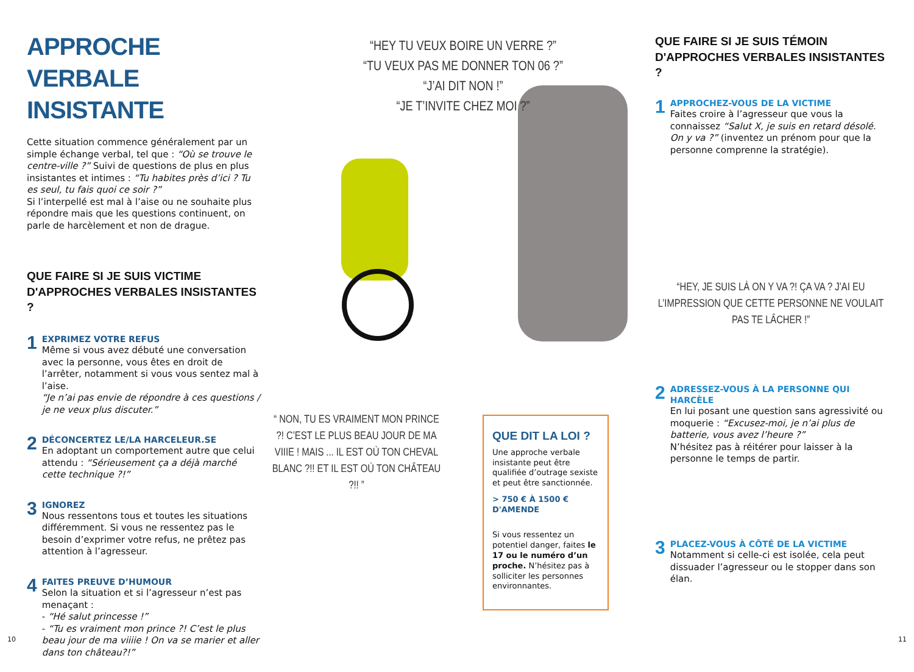APPROCHE VERBALE INSISTANTE
Cette situation commence généralement par un simple échange verbal, tel que : “Où se trouve le centre-ville ?” Suivi de questions de plus en plus insistantes et intimes : “Tu habites près d’ici ? Tu es seul, tu fais quoi ce soir ?”
Si l’interpellé est mal à l’aise ou ne souhaite plus répondre mais que les questions continuent, on parle de harcèlement et non de drague.
QUE FAIRE SI JE SUIS VICTIME D'APPROCHES VERBALES INSISTANTES ?
1
EXPRIMEZ VOTRE REFUS
Même si vous avez débuté une conversation avec la personne, vous êtes en droit de l’arrêter, notamment si vous vous sentez mal à l’aise.
“Je n’ai pas envie de répondre à ces questions / je ne veux plus discuter.”
2
DÉCONCERTEZ LE/LA HARCELEUR.SE
En adoptant un comportement autre que celui attendu : “Sérieusement ça a déjà marché cette technique ?!”
3
IGNOREZ
Nous ressentons tous et toutes les situations différemment. Si vous ne ressentez pas le besoin d’exprimer votre refus, ne prêtez pas attention à l’agresseur.
4
FAITES PREUVE D’HUMOUR
Selon la situation et si l’agresseur n’est pas menaçant :
- “Hé salut princesse !”
- “Tu es vraiment mon prince ?! C’est le plus beau jour de ma viiiie ! On va se marier et aller dans ton château?!”
“HEY TU VEUX BOIRE UN VERRE ?”
“TU VEUX PAS ME DONNER TON 06 ?”
“J’AI DIT NON !”
“JE T’INVITE CHEZ MOI ?”
“ NON, TU ES VRAIMENT MON PRINCE ?! C’EST LE PLUS BEAU JOUR DE MA VIIIE ! MAIS ... IL EST OÙ TON CHEVAL BLANC ?!! ET IL EST OÙ TON CHÂTEAU ?!! ”
QUE DIT LA LOI ?
Une approche verbale insistante peut être qualifiée d’outrage sexiste et peut être sanctionnée.
> 750 € À 1500 € D'AMENDE
Si vous ressentez un potentiel danger, faites le 17 ou le numéro d’un proche. N’hésitez pas à solliciter les personnes environnantes.
QUE FAIRE SI JE SUIS TÉMOIN D'APPROCHES VERBALES INSISTANTES ?
1
APPROCHEZ-VOUS DE LA VICTIME
Faites croire à l’agresseur que vous la connaissez “Salut X, je suis en retard désolé. On y va ?” (inventez un prénom pour que la personne comprenne la stratégie).
“HEY, JE SUIS LÀ ON Y VA ?! ÇA VA ? J’AI EU L’IMPRESSION QUE CETTE PERSONNE NE VOULAIT PAS TE LÂCHER !”
2
ADRESSEZ-VOUS À LA PERSONNE QUI HARCÈLE
En lui posant une question sans agressivité ou moquerie : “Excusez-moi, je n’ai plus de batterie, vous avez l’heure ?”
N’hésitez pas à réitérer pour laisser à la personne le temps de partir.
3
PLACEZ-VOUS À CÔTÉ DE LA VICTIME
Notamment si celle-ci est isolée, cela peut dissuader l’agresseur ou le stopper dans son élan.
10 11